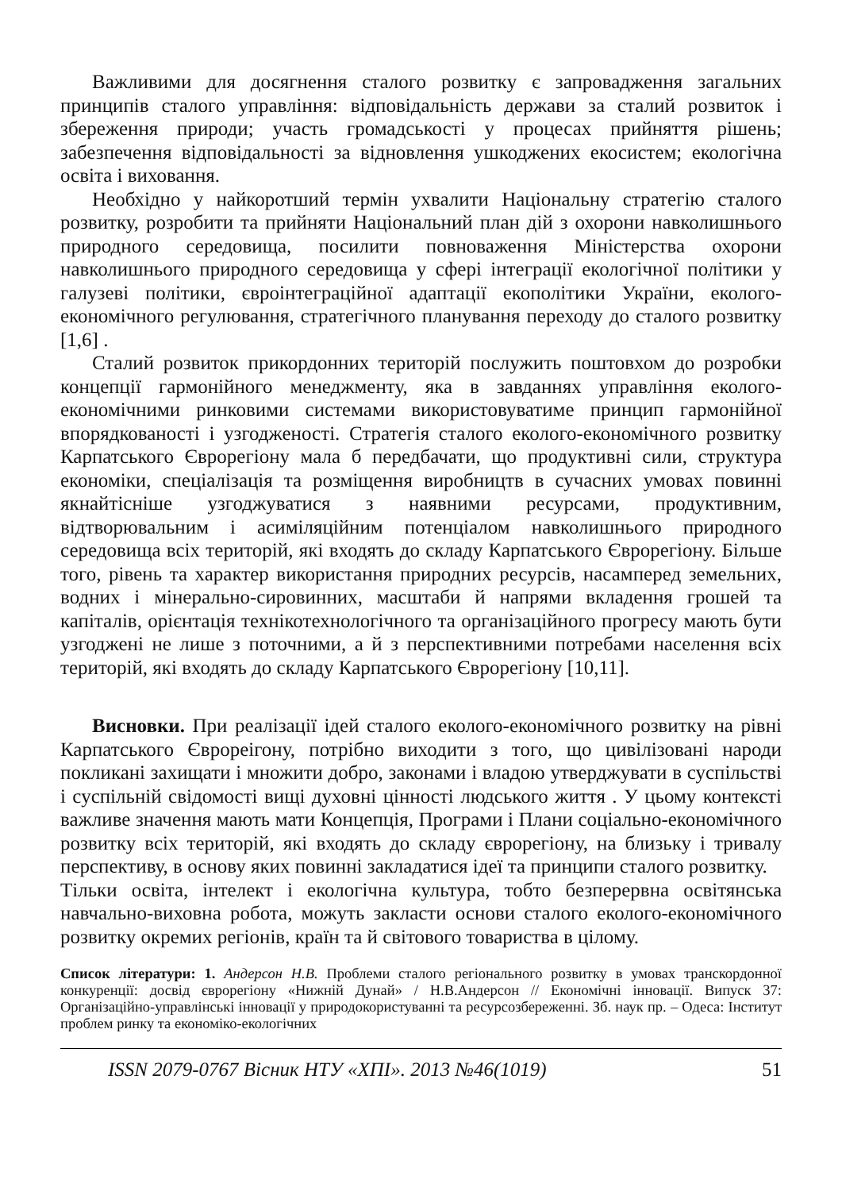Важливими для досягнення сталого розвитку є запровадження загальних принципів сталого управління: відповідальність держави за сталий розвиток і збереження природи; участь громадськості у процесах прийняття рішень; забезпечення відповідальності за відновлення ушкоджених екосистем; екологічна освіта і виховання.
Необхідно у найкоротший термін ухвалити Національну стратегію сталого розвитку, розробити та прийняти Національний план дій з охорони навколишнього природного середовища, посилити повноваження Міністерства охорони навколишнього природного середовища у сфері інтеграції екологічної політики у галузеві політики, євроінтеграційної адаптації екополітики України, еколого-економічного регулювання, стратегічного планування переходу до сталого розвитку [1,6] .
Сталий розвиток прикордонних територій послужить поштовхом до розробки концепції гармонійного менеджменту, яка в завданнях управління еколого-економічними ринковими системами використовуватиме принцип гармонійної впорядкованості і узгодженості. Стратегія сталого еколого-економічного розвитку Карпатського Єврорегіону мала б передбачати, що продуктивні сили, структура економіки, спеціалізація та розміщення виробництв в сучасних умовах повинні якнайтісніше узгоджуватися з наявними ресурсами, продуктивним, відтворювальним і асиміляційним потенціалом навколишнього природного середовища всіх територій, які входять до складу Карпатського Єврорегіону. Більше того, рівень та характер використання природних ресурсів, насамперед земельних, водних і мінерально-сировинних, масштаби й напрями вкладення грошей та капіталів, орієнтація технікотехнологічного та організаційного прогресу мають бути узгоджені не лише з поточними, а й з перспективними потребами населення всіх територій, які входять до складу Карпатського Єврорегіону [10,11].
Висновки. При реалізації ідей сталого еколого-економічного розвитку на рівні Карпатського Єврореігону, потрібно виходити з того, що цивілізовані народи покликані захищати і множити добро, законами і владою утверджувати в суспільстві і суспільній свідомості вищі духовні цінності людського життя . У цьому контексті важливе значення мають мати Концепція, Програми і Плани соціально-економічного розвитку всіх територій, які входять до складу єврорегіону, на близьку і тривалу перспективу, в основу яких повинні закладатися ідеї та принципи сталого розвитку.
Тільки освіта, інтелект і екологічна культура, тобто безперервна освітянська навчально-виховна робота, можуть закласти основи сталого еколого-економічного розвитку окремих регіонів, країн та й світового товариства в цілому.
Список літератури: 1. Андерсон Н.В. Проблеми сталого регіонального розвитку в умовах транскордонної конкуренції: досвід єврорегіону «Нижній Дунай» / Н.В.Андерсон // Економічні інновації. Випуск 37: Організаційно-управлінські інновації у природокористуванні та ресурсозбереженні. Зб. наук пр. – Одеса: Інститут проблем ринку та економіко-екологічних
ISSN 2079-0767 Вісник НТУ «ХПІ». 2013 №46(1019) 51